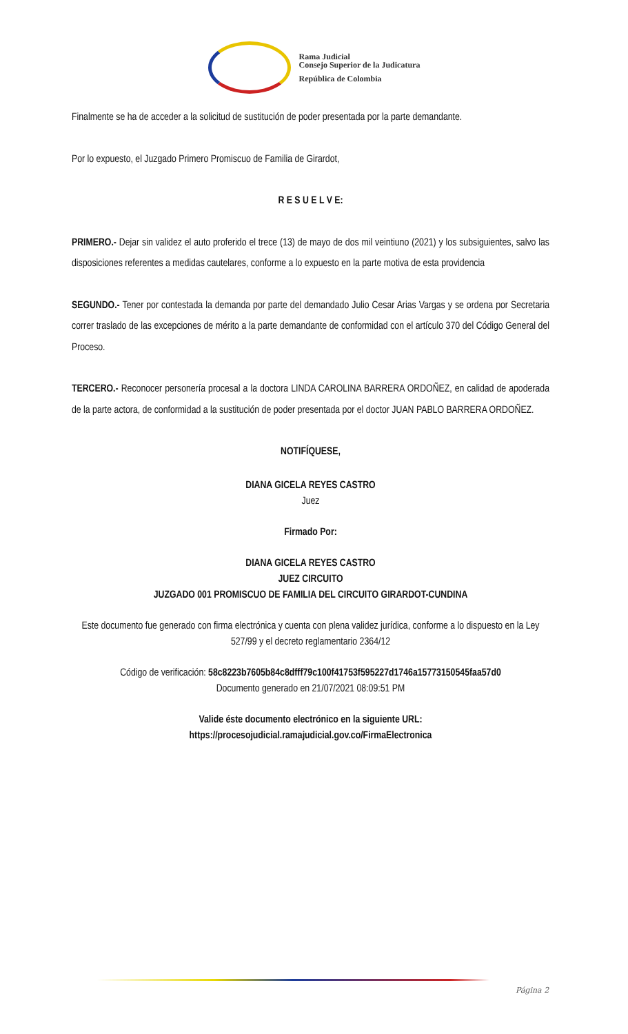Rama Judicial
Consejo Superior de la Judicatura
República de Colombia
Finalmente se ha de acceder a la solicitud de sustitución de poder presentada por la parte demandante.
Por lo expuesto, el Juzgado Primero Promiscuo de Familia de Girardot,
R E S U E L V E:
PRIMERO.- Dejar sin validez el auto proferido el trece (13) de mayo de dos mil veintiuno (2021) y los subsiguientes, salvo las disposiciones referentes a medidas cautelares, conforme a lo expuesto en la parte motiva de esta providencia
SEGUNDO.- Tener por contestada la demanda por parte del demandado Julio Cesar Arias Vargas y se ordena por Secretaria correr traslado de las excepciones de mérito a la parte demandante de conformidad con el artículo 370 del Código General del Proceso.
TERCERO.- Reconocer personería procesal a la doctora LINDA CAROLINA BARRERA ORDOÑEZ, en calidad de apoderada de la parte actora, de conformidad a la sustitución de poder presentada por el doctor JUAN PABLO BARRERA ORDOÑEZ.
NOTIFÍQUESE,
DIANA GICELA REYES CASTRO
Juez
Firmado Por:
DIANA GICELA REYES CASTRO
JUEZ CIRCUITO
JUZGADO 001 PROMISCUO DE FAMILIA DEL CIRCUITO GIRARDOT-CUNDINA
Este documento fue generado con firma electrónica y cuenta con plena validez jurídica, conforme a lo dispuesto en la Ley 527/99 y el decreto reglamentario 2364/12
Código de verificación: 58c8223b7605b84c8dfff79c100f41753f595227d1746a15773150545faa57d0
Documento generado en 21/07/2021 08:09:51 PM
Valide éste documento electrónico en la siguiente URL:
https://procesojudicial.ramajudicial.gov.co/FirmaElectronica
Página 2